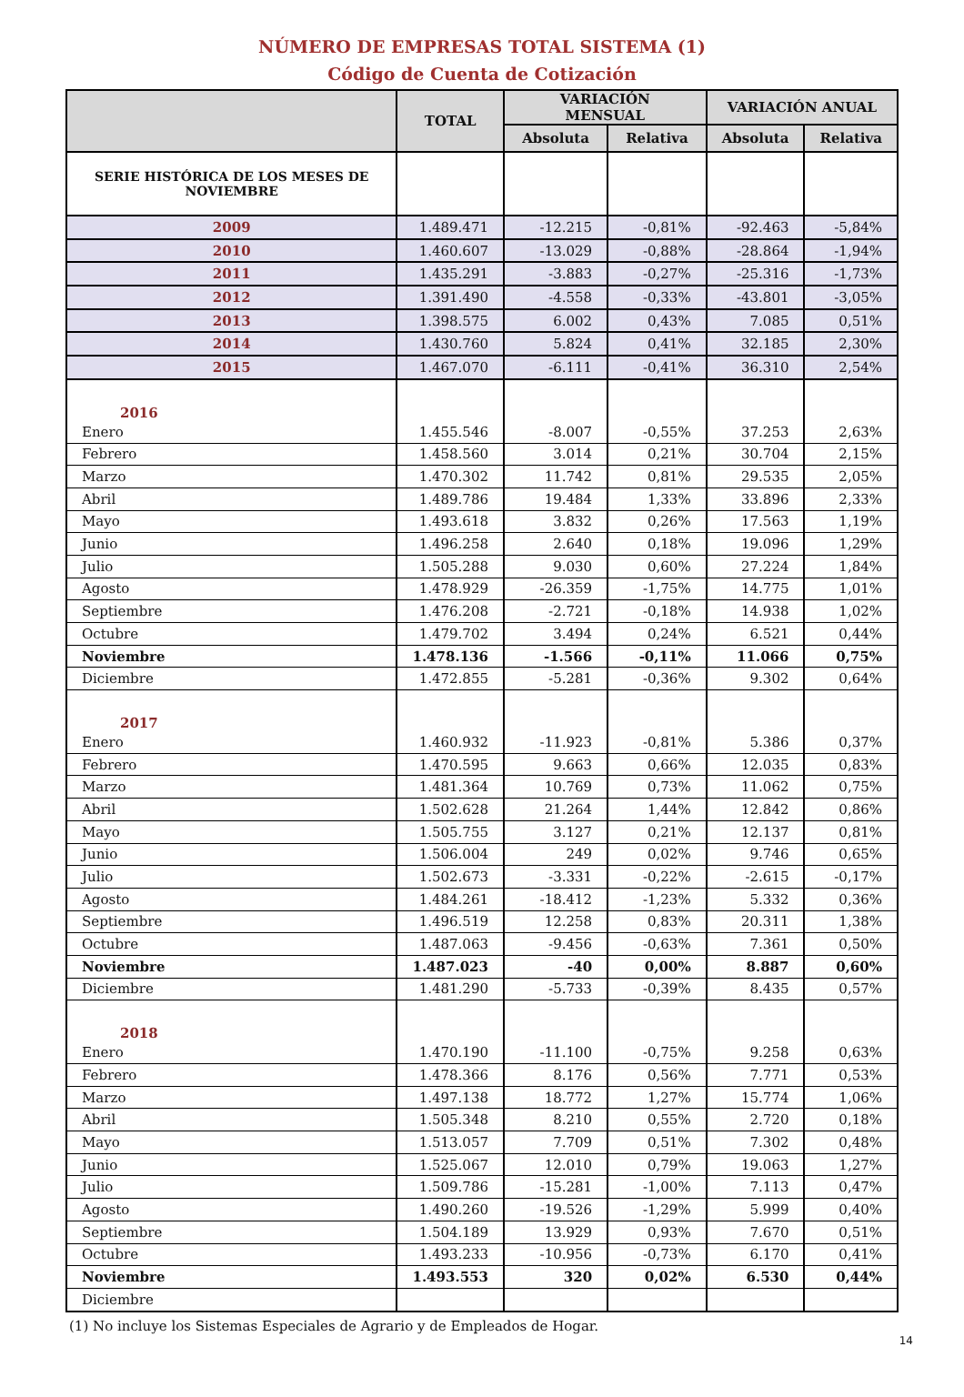NÚMERO DE EMPRESAS TOTAL SISTEMA (1)
Código de Cuenta de Cotización
| | TOTAL | VARIACIÓN MENSUAL | | VARIACIÓN ANUAL | |
| --- | --- | --- | --- | --- | --- |
| | | Absoluta | Relativa | Absoluta | Relativa |
| SERIE HISTÓRICA DE LOS MESES DE NOVIEMBRE | | | | | |
| 2009 | 1.489.471 | -12.215 | -0,81% | -92.463 | -5,84% |
| 2010 | 1.460.607 | -13.029 | -0,88% | -28.864 | -1,94% |
| 2011 | 1.435.291 | -3.883 | -0,27% | -25.316 | -1,73% |
| 2012 | 1.391.490 | -4.558 | -0,33% | -43.801 | -3,05% |
| 2013 | 1.398.575 | 6.002 | 0,43% | 7.085 | 0,51% |
| 2014 | 1.430.760 | 5.824 | 0,41% | 32.185 | 2,30% |
| 2015 | 1.467.070 | -6.111 | -0,41% | 36.310 | 2,54% |
| 2016 | | | | | |
| Enero | 1.455.546 | -8.007 | -0,55% | 37.253 | 2,63% |
| Febrero | 1.458.560 | 3.014 | 0,21% | 30.704 | 2,15% |
| Marzo | 1.470.302 | 11.742 | 0,81% | 29.535 | 2,05% |
| Abril | 1.489.786 | 19.484 | 1,33% | 33.896 | 2,33% |
| Mayo | 1.493.618 | 3.832 | 0,26% | 17.563 | 1,19% |
| Junio | 1.496.258 | 2.640 | 0,18% | 19.096 | 1,29% |
| Julio | 1.505.288 | 9.030 | 0,60% | 27.224 | 1,84% |
| Agosto | 1.478.929 | -26.359 | -1,75% | 14.775 | 1,01% |
| Septiembre | 1.476.208 | -2.721 | -0,18% | 14.938 | 1,02% |
| Octubre | 1.479.702 | 3.494 | 0,24% | 6.521 | 0,44% |
| Noviembre | 1.478.136 | -1.566 | -0,11% | 11.066 | 0,75% |
| Diciembre | 1.472.855 | -5.281 | -0,36% | 9.302 | 0,64% |
| 2017 | | | | | |
| Enero | 1.460.932 | -11.923 | -0,81% | 5.386 | 0,37% |
| Febrero | 1.470.595 | 9.663 | 0,66% | 12.035 | 0,83% |
| Marzo | 1.481.364 | 10.769 | 0,73% | 11.062 | 0,75% |
| Abril | 1.502.628 | 21.264 | 1,44% | 12.842 | 0,86% |
| Mayo | 1.505.755 | 3.127 | 0,21% | 12.137 | 0,81% |
| Junio | 1.506.004 | 249 | 0,02% | 9.746 | 0,65% |
| Julio | 1.502.673 | -3.331 | -0,22% | -2.615 | -0,17% |
| Agosto | 1.484.261 | -18.412 | -1,23% | 5.332 | 0,36% |
| Septiembre | 1.496.519 | 12.258 | 0,83% | 20.311 | 1,38% |
| Octubre | 1.487.063 | -9.456 | -0,63% | 7.361 | 0,50% |
| Noviembre | 1.487.023 | -40 | 0,00% | 8.887 | 0,60% |
| Diciembre | 1.481.290 | -5.733 | -0,39% | 8.435 | 0,57% |
| 2018 | | | | | |
| Enero | 1.470.190 | -11.100 | -0,75% | 9.258 | 0,63% |
| Febrero | 1.478.366 | 8.176 | 0,56% | 7.771 | 0,53% |
| Marzo | 1.497.138 | 18.772 | 1,27% | 15.774 | 1,06% |
| Abril | 1.505.348 | 8.210 | 0,55% | 2.720 | 0,18% |
| Mayo | 1.513.057 | 7.709 | 0,51% | 7.302 | 0,48% |
| Junio | 1.525.067 | 12.010 | 0,79% | 19.063 | 1,27% |
| Julio | 1.509.786 | -15.281 | -1,00% | 7.113 | 0,47% |
| Agosto | 1.490.260 | -19.526 | -1,29% | 5.999 | 0,40% |
| Septiembre | 1.504.189 | 13.929 | 0,93% | 7.670 | 0,51% |
| Octubre | 1.493.233 | -10.956 | -0,73% | 6.170 | 0,41% |
| Noviembre | 1.493.553 | 320 | 0,02% | 6.530 | 0,44% |
| Diciembre | | | | | |
(1) No incluye los Sistemas Especiales de Agrario y de Empleados de Hogar.
14